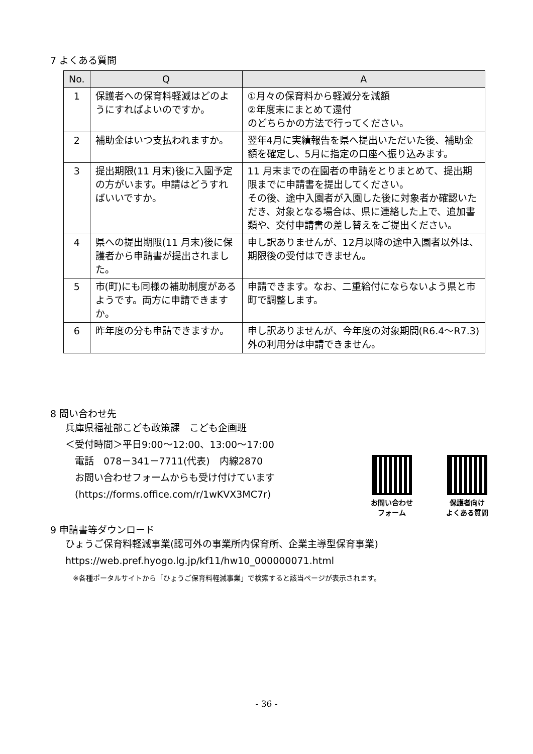7 よくある質問
| No. | Q | A |
| --- | --- | --- |
| 1 | 保護者への保育料軽減はどのようにすればよいのですか。 | ①月々の保育料から軽減分を減額 ②年度末にまとめて還付 のどちらかの方法で行ってください。 |
| 2 | 補助金はいつ支払われますか。 | 翌年4月に実績報告を県へ提出いただいた後、補助金額を確定し、5月に指定の口座へ振り込みます。 |
| 3 | 提出期限(11 月末)後に入園予定の方がいます。申請はどうすればいいですか。 | 11 月末までの在園者の申請をとりまとめて、提出期限までに申請書を提出してください。 その後、途中入園者が入園した後に対象者か確認いただき、対象となる場合は、県に連絡した上で、追加書類や、交付申請書の差し替えをご提出ください。 |
| 4 | 県への提出期限(11 月末)後に保護者から申請書が提出されました。 | 申し訳ありませんが、12月以降の途中入園者以外は、期限後の受付はできません。 |
| 5 | 市(町)にも同様の補助制度があるようです。両方に申請できますか。 | 申請できます。なお、二重給付にならないよう県と市町で調整します。 |
| 6 | 昨年度の分も申請できますか。 | 申し訳ありませんが、今年度の対象期間(R6.4～R7.3)外の利用分は申請できません。 |
8 問い合わせ先
兵庫県福祉部こども政策課　こども企画班
＜受付時間＞平日9:00～12:00、13:00～17:00
　電話　078－341－7711(代表)　内線2870
　お問い合わせフォームからも受け付けています
　(https://forms.office.com/r/1wKVX3MC7r)
お問い合わせ
フォーム
保護者向け
よくある質問
9 申請書等ダウンロード
ひょうご保育料軽減事業(認可外の事業所内保育所、企業主導型保育事業)
https://web.pref.hyogo.lg.jp/kf11/hw10_000000071.html
※各種ポータルサイトから「ひょうご保育料軽減事業」で検索すると該当ページが表示されます。
- 36 -